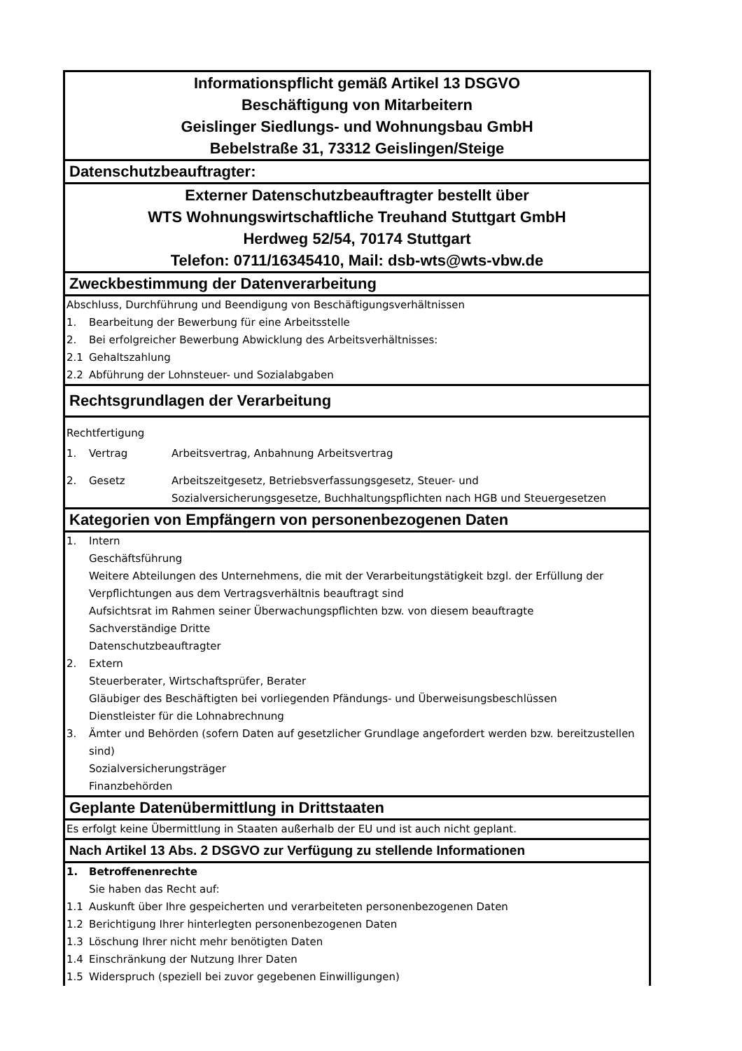Informationspflicht gemäß Artikel 13 DSGVO
Beschäftigung von Mitarbeitern
Geislinger Siedlungs- und Wohnungsbau GmbH
Bebelstraße 31, 73312 Geislingen/Steige
Datenschutzbeauftragter:
Externer Datenschutzbeauftragter bestellt über
WTS Wohnungswirtschaftliche Treuhand Stuttgart GmbH
Herdweg 52/54, 70174 Stuttgart
Telefon: 0711/16345410, Mail: dsb-wts@wts-vbw.de
Zweckbestimmung der Datenverarbeitung
Abschluss, Durchführung und Beendigung von Beschäftigungsverhältnissen
1. Bearbeitung der Bewerbung für eine Arbeitsstelle
2. Bei erfolgreicher Bewerbung Abwicklung des Arbeitsverhältnisses:
2.1 Gehaltszahlung
2.2 Abführung der Lohnsteuer- und Sozialabgaben
Rechtsgrundlagen der Verarbeitung
Rechtfertigung
1. Vertrag Arbeitsvertrag, Anbahnung Arbeitsvertrag
2. Gesetz Arbeitszeitgesetz, Betriebsverfassungsgesetz, Steuer- und
Sozialversicherungsgesetze, Buchhaltungspflichten nach HGB und Steuergesetzen
Kategorien von Empfängern von personenbezogenen Daten
1. Intern
Geschäftsführung
Weitere Abteilungen des Unternehmens, die mit der Verarbeitungstätigkeit bzgl. der Erfüllung der Verpflichtungen aus dem Vertragsverhältnis beauftragt sind
Aufsichtsrat im Rahmen seiner Überwachungspflichten bzw. von diesem beauftragte
Sachverständige Dritte
Datenschutzbeauftragter
2. Extern
Steuerberater, Wirtschaftsprüfer, Berater
Gläubiger des Beschäftigten bei vorliegenden Pfändungs- und Überweisungsbeschlüssen
Dienstleister für die Lohnabrechnung
3. Ämter und Behörden (sofern Daten auf gesetzlicher Grundlage angefordert werden bzw. bereitzustellen sind)
Sozialversicherungsträger
Finanzbehörden
Geplante Datenübermittlung in Drittstaaten
Es erfolgt keine Übermittlung in Staaten außerhalb der EU und ist auch nicht geplant.
Nach Artikel 13 Abs. 2 DSGVO zur Verfügung zu stellende Informationen
1. Betroffenenrechte
Sie haben das Recht auf:
1.1 Auskunft über Ihre gespeicherten und verarbeiteten personenbezogenen Daten
1.2 Berichtigung Ihrer hinterlegten personenbezogenen Daten
1.3 Löschung Ihrer nicht mehr benötigten Daten
1.4 Einschränkung der Nutzung Ihrer Daten
1.5 Widerspruch (speziell bei zuvor gegebenen Einwilligungen)